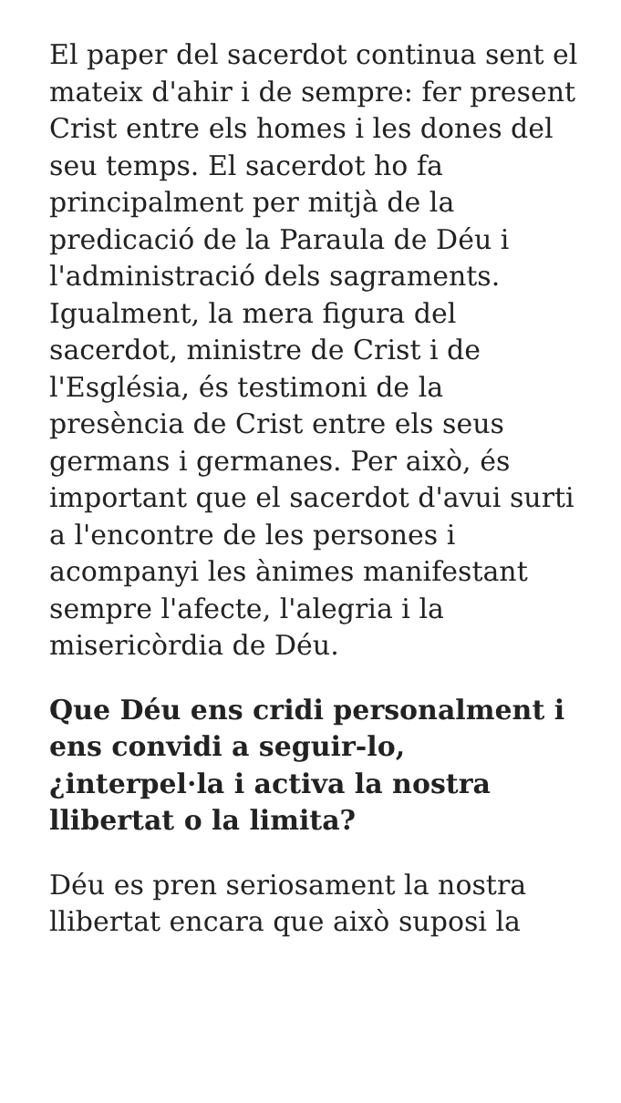El paper del sacerdot continua sent el mateix d'ahir i de sempre: fer present Crist entre els homes i les dones del seu temps. El sacerdot ho fa principalment per mitjà de la predicació de la Paraula de Déu i l'administració dels sagraments. Igualment, la mera figura del sacerdot, ministre de Crist i de l'Església, és testimoni de la presència de Crist entre els seus germans i germanes. Per això, és important que el sacerdot d'avui surti a l'encontre de les persones i acompanyi les ànimes manifestant sempre l'afecte, l'alegria i la misericòrdia de Déu.
Que Déu ens cridi personalment i ens convidi a seguir-lo, ¿interpel·la i activa la nostra llibertat o la limita?
Déu es pren seriosament la nostra llibertat encara que això suposi la